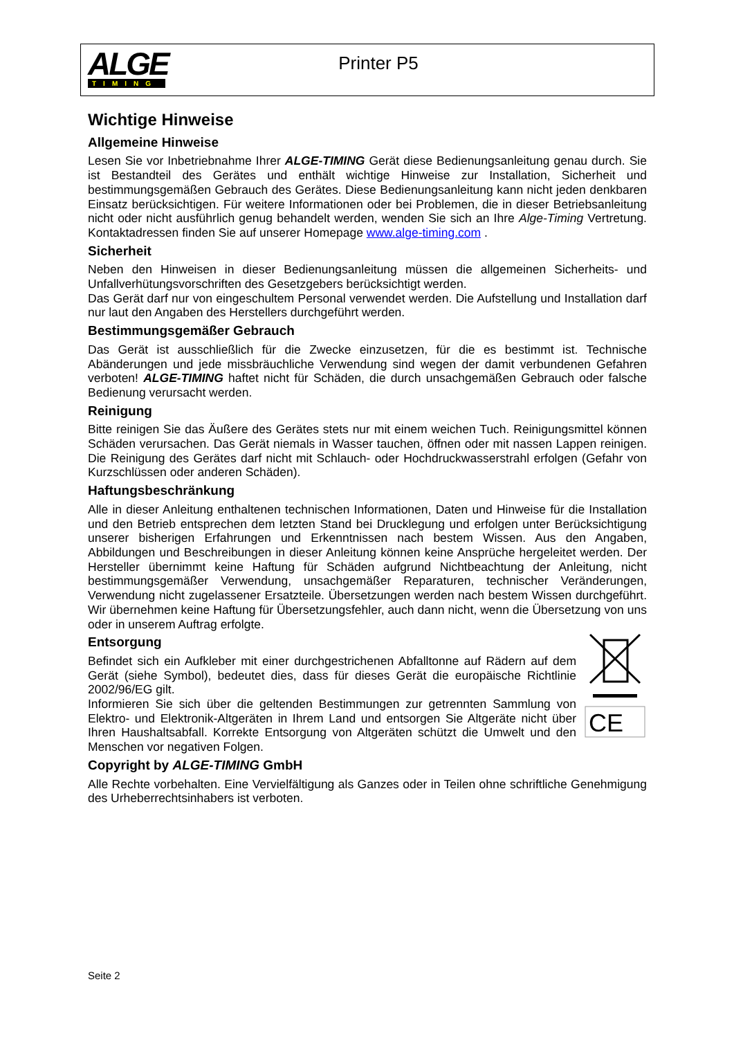ALGE
TIMING
Printer P5
Wichtige Hinweise
Allgemeine Hinweise
Lesen Sie vor Inbetriebnahme Ihrer ALGE-TIMING Gerät diese Bedienungsanleitung genau durch. Sie ist Bestandteil des Gerätes und enthält wichtige Hinweise zur Installation, Sicherheit und bestimmungsgemäßen Gebrauch des Gerätes. Diese Bedienungsanleitung kann nicht jeden denkbaren Einsatz berücksichtigen. Für weitere Informationen oder bei Problemen, die in dieser Betriebsanleitung nicht oder nicht ausführlich genug behandelt werden, wenden Sie sich an Ihre Alge-Timing Vertretung. Kontaktadressen finden Sie auf unserer Homepage www.alge-timing.com .
Sicherheit
Neben den Hinweisen in dieser Bedienungsanleitung müssen die allgemeinen Sicherheits- und Unfallverhütungsvorschriften des Gesetzgebers berücksichtigt werden.
Das Gerät darf nur von eingeschultem Personal verwendet werden. Die Aufstellung und Installation darf nur laut den Angaben des Herstellers durchgeführt werden.
Bestimmungsgemäßer Gebrauch
Das Gerät ist ausschließlich für die Zwecke einzusetzen, für die es bestimmt ist. Technische Abänderungen und jede missbräuchliche Verwendung sind wegen der damit verbundenen Gefahren verboten! ALGE-TIMING haftet nicht für Schäden, die durch unsachgemäßen Gebrauch oder falsche Bedienung verursacht werden.
Reinigung
Bitte reinigen Sie das Äußere des Gerätes stets nur mit einem weichen Tuch. Reinigungsmittel können Schäden verursachen. Das Gerät niemals in Wasser tauchen, öffnen oder mit nassen Lappen reinigen. Die Reinigung des Gerätes darf nicht mit Schlauch- oder Hochdruckwasserstrahl erfolgen (Gefahr von Kurzschlüssen oder anderen Schäden).
Haftungsbeschränkung
Alle in dieser Anleitung enthaltenen technischen Informationen, Daten und Hinweise für die Installation und den Betrieb entsprechen dem letzten Stand bei Drucklegung und erfolgen unter Berücksichtigung unserer bisherigen Erfahrungen und Erkenntnissen nach bestem Wissen. Aus den Angaben, Abbildungen und Beschreibungen in dieser Anleitung können keine Ansprüche hergeleitet werden. Der Hersteller übernimmt keine Haftung für Schäden aufgrund Nichtbeachtung der Anleitung, nicht bestimmungsgemäßer Verwendung, unsachgemäßer Reparaturen, technischer Veränderungen, Verwendung nicht zugelassener Ersatzteile. Übersetzungen werden nach bestem Wissen durchgeführt. Wir übernehmen keine Haftung für Übersetzungsfehler, auch dann nicht, wenn die Übersetzung von uns oder in unserem Auftrag erfolgte.
Entsorgung
Befindet sich ein Aufkleber mit einer durchgestrichenen Abfalltonne auf Rädern auf dem Gerät (siehe Symbol), bedeutet dies, dass für dieses Gerät die europäische Richtlinie 2002/96/EG gilt.
Informieren Sie sich über die geltenden Bestimmungen zur getrennten Sammlung von Elektro- und Elektronik-Altgeräten in Ihrem Land und entsorgen Sie Altgeräte nicht über Ihren Haushaltsabfall. Korrekte Entsorgung von Altgeräten schützt die Umwelt und den Menschen vor negativen Folgen.
CE
Copyright by ALGE-TIMING GmbH
Alle Rechte vorbehalten. Eine Vervielfältigung als Ganzes oder in Teilen ohne schriftliche Genehmigung des Urheberrechtsinhabers ist verboten.
Seite 2